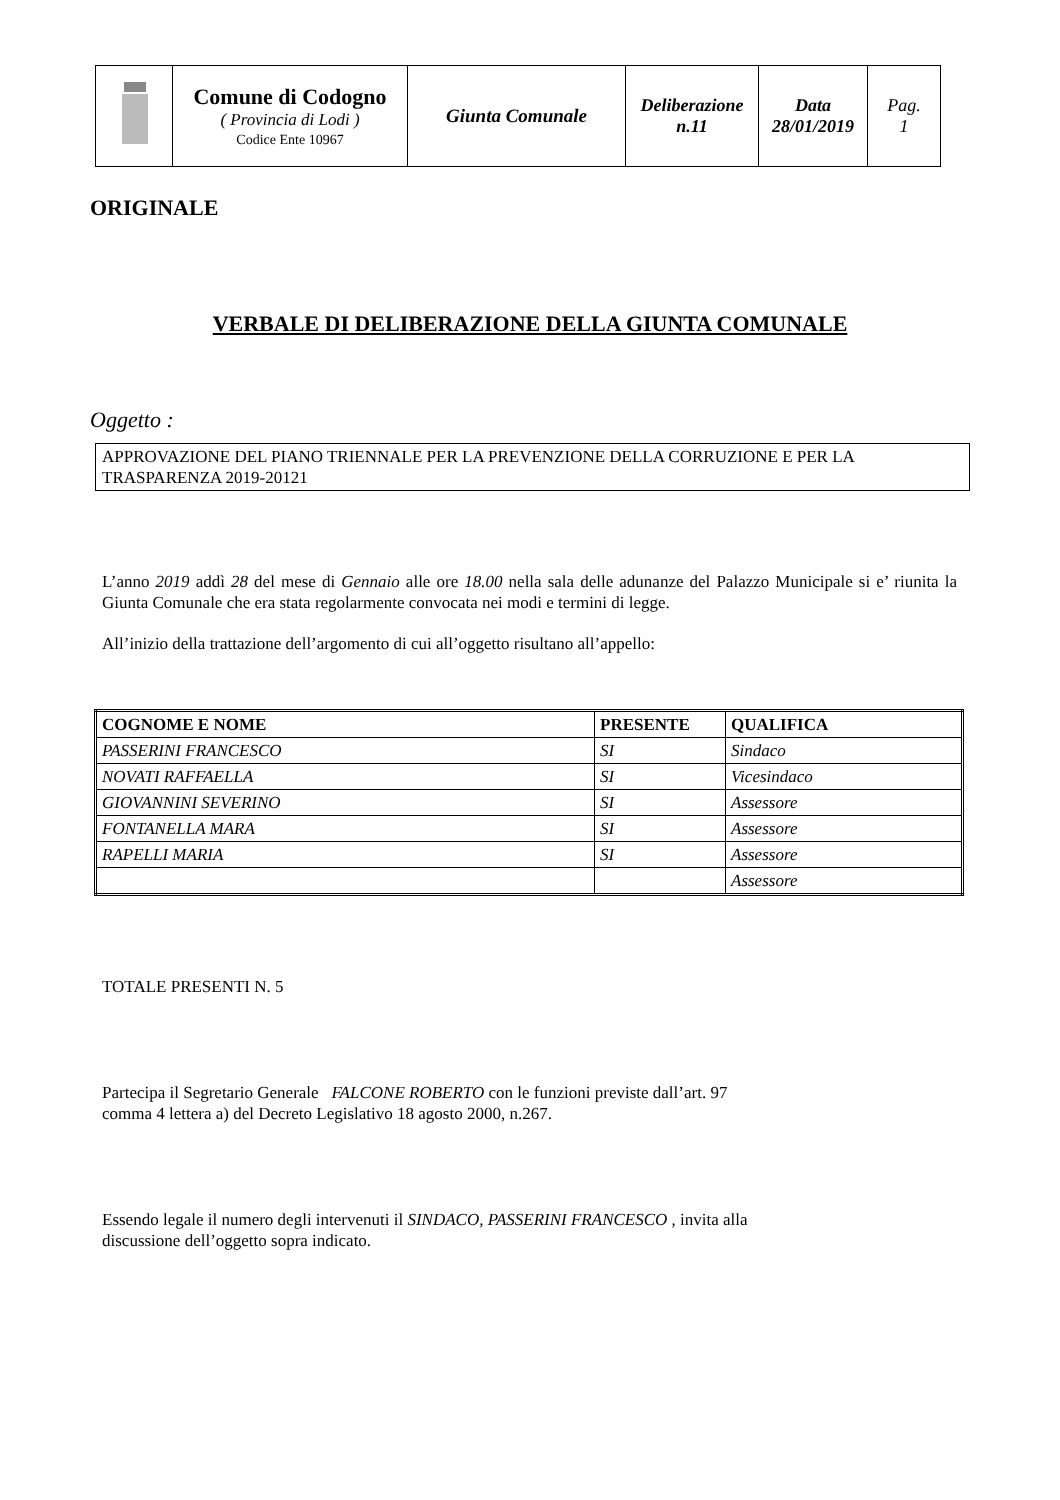| | Comune di Codogno ( Provincia di Lodi ) Codice Ente 10967 | Giunta Comunale | Deliberazione n.11 | Data 28/01/2019 | Pag. 1 |
ORIGINALE
VERBALE DI DELIBERAZIONE DELLA GIUNTA COMUNALE
Oggetto :
APPROVAZIONE DEL PIANO TRIENNALE PER LA PREVENZIONE DELLA CORRUZIONE E PER LA TRASPARENZA 2019-20121
L’anno 2019 addì 28 del mese di Gennaio alle ore 18.00 nella sala delle adunanze del Palazzo Municipale si e’ riunita la Giunta Comunale che era stata regolarmente convocata nei modi e termini di legge.
All’inizio della trattazione dell’argomento di cui all’oggetto risultano all’appello:
| COGNOME E NOME | PRESENTE | QUALIFICA |
| --- | --- | --- |
| PASSERINI FRANCESCO | SI | Sindaco |
| NOVATI RAFFAELLA | SI | Vicesindaco |
| GIOVANNINI SEVERINO | SI | Assessore |
| FONTANELLA MARA | SI | Assessore |
| RAPELLI MARIA | SI | Assessore |
| | | Assessore |
TOTALE PRESENTI N. 5
Partecipa il Segretario Generale FALCONE ROBERTO con le funzioni previste dall’art. 97
comma 4 lettera a) del Decreto Legislativo 18 agosto 2000, n.267.
Essendo legale il numero degli intervenuti il SINDACO, PASSERINI FRANCESCO , invita alla
discussione dell’oggetto sopra indicato.